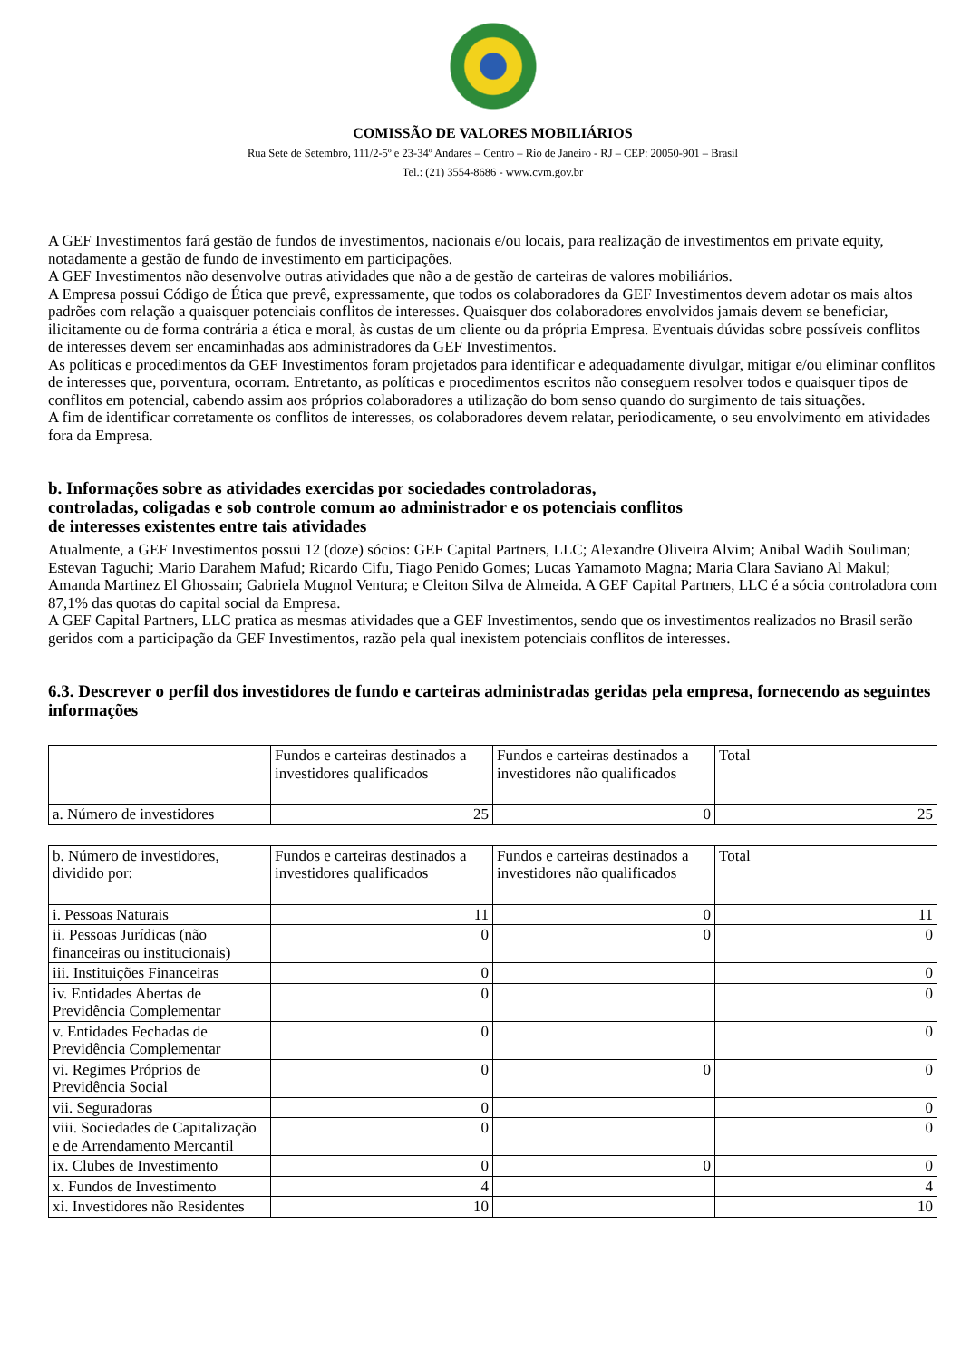COMISSÃO DE VALORES MOBILIÁRIOS
Rua Sete de Setembro, 111/2-5º e 23-34º Andares – Centro – Rio de Janeiro - RJ – CEP: 20050-901 – Brasil
Tel.: (21) 3554-8686 - www.cvm.gov.br
A GEF Investimentos fará gestão de fundos de investimentos, nacionais e/ou locais, para realização de investimentos em private equity, notadamente a gestão de fundo de investimento em participações.
A GEF Investimentos não desenvolve outras atividades que não a de gestão de carteiras de valores mobiliários.
A Empresa possui Código de Ética que prevê, expressamente, que todos os colaboradores da GEF Investimentos devem adotar os mais altos padrões com relação a quaisquer potenciais conflitos de interesses. Quaisquer dos colaboradores envolvidos jamais devem se beneficiar, ilicitamente ou de forma contrária a ética e moral, às custas de um cliente ou da própria Empresa. Eventuais dúvidas sobre possíveis conflitos de interesses devem ser encaminhadas aos administradores da GEF Investimentos.
As políticas e procedimentos da GEF Investimentos foram projetados para identificar e adequadamente divulgar, mitigar e/ou eliminar conflitos de interesses que, porventura, ocorram. Entretanto, as políticas e procedimentos escritos não conseguem resolver todos e quaisquer tipos de conflitos em potencial, cabendo assim aos próprios colaboradores a utilização do bom senso quando do surgimento de tais situações.
A fim de identificar corretamente os conflitos de interesses, os colaboradores devem relatar, periodicamente, o seu envolvimento em atividades fora da Empresa.
b. Informações sobre as atividades exercidas por sociedades controladoras,
controladas, coligadas e sob controle comum ao administrador e os potenciais conflitos
de interesses existentes entre tais atividades
Atualmente, a GEF Investimentos possui 12 (doze) sócios: GEF Capital Partners, LLC; Alexandre Oliveira Alvim; Anibal Wadih Souliman; Estevan Taguchi; Mario Darahem Mafud; Ricardo Cifu, Tiago Penido Gomes; Lucas Yamamoto Magna; Maria Clara Saviano Al Makul; Amanda Martinez El Ghossain; Gabriela Mugnol Ventura; e Cleiton Silva de Almeida. A GEF Capital Partners, LLC é a sócia controladora com 87,1% das quotas do capital social da Empresa.
A GEF Capital Partners, LLC pratica as mesmas atividades que a GEF Investimentos, sendo que os investimentos realizados no Brasil serão geridos com a participação da GEF Investimentos, razão pela qual inexistem potenciais conflitos de interesses.
6.3. Descrever o perfil dos investidores de fundo e carteiras administradas geridas pela empresa, fornecendo as seguintes informações
| | Fundos e carteiras destinados a investidores qualificados | Fundos e carteiras destinados a investidores não qualificados | Total |
| a. Número de investidores | 25 | 0 | 25 |
| b. Número de investidores, dividido por: | Fundos e carteiras destinados a investidores qualificados | Fundos e carteiras destinados a investidores não qualificados | Total |
| i. Pessoas Naturais | 11 | 0 | 11 |
| ii. Pessoas Jurídicas (não financeiras ou institucionais) | 0 | 0 | 0 |
| iii. Instituições Financeiras | 0 | | 0 |
| iv. Entidades Abertas de Previdência Complementar | 0 | | 0 |
| v. Entidades Fechadas de Previdência Complementar | 0 | | 0 |
| vi. Regimes Próprios de Previdência Social | 0 | 0 | 0 |
| vii. Seguradoras | 0 | | 0 |
| viii. Sociedades de Capitalização e de Arrendamento Mercantil | 0 | | 0 |
| ix. Clubes de Investimento | 0 | 0 | 0 |
| x. Fundos de Investimento | 4 | | 4 |
| xi. Investidores não Residentes | 10 | | 10 |